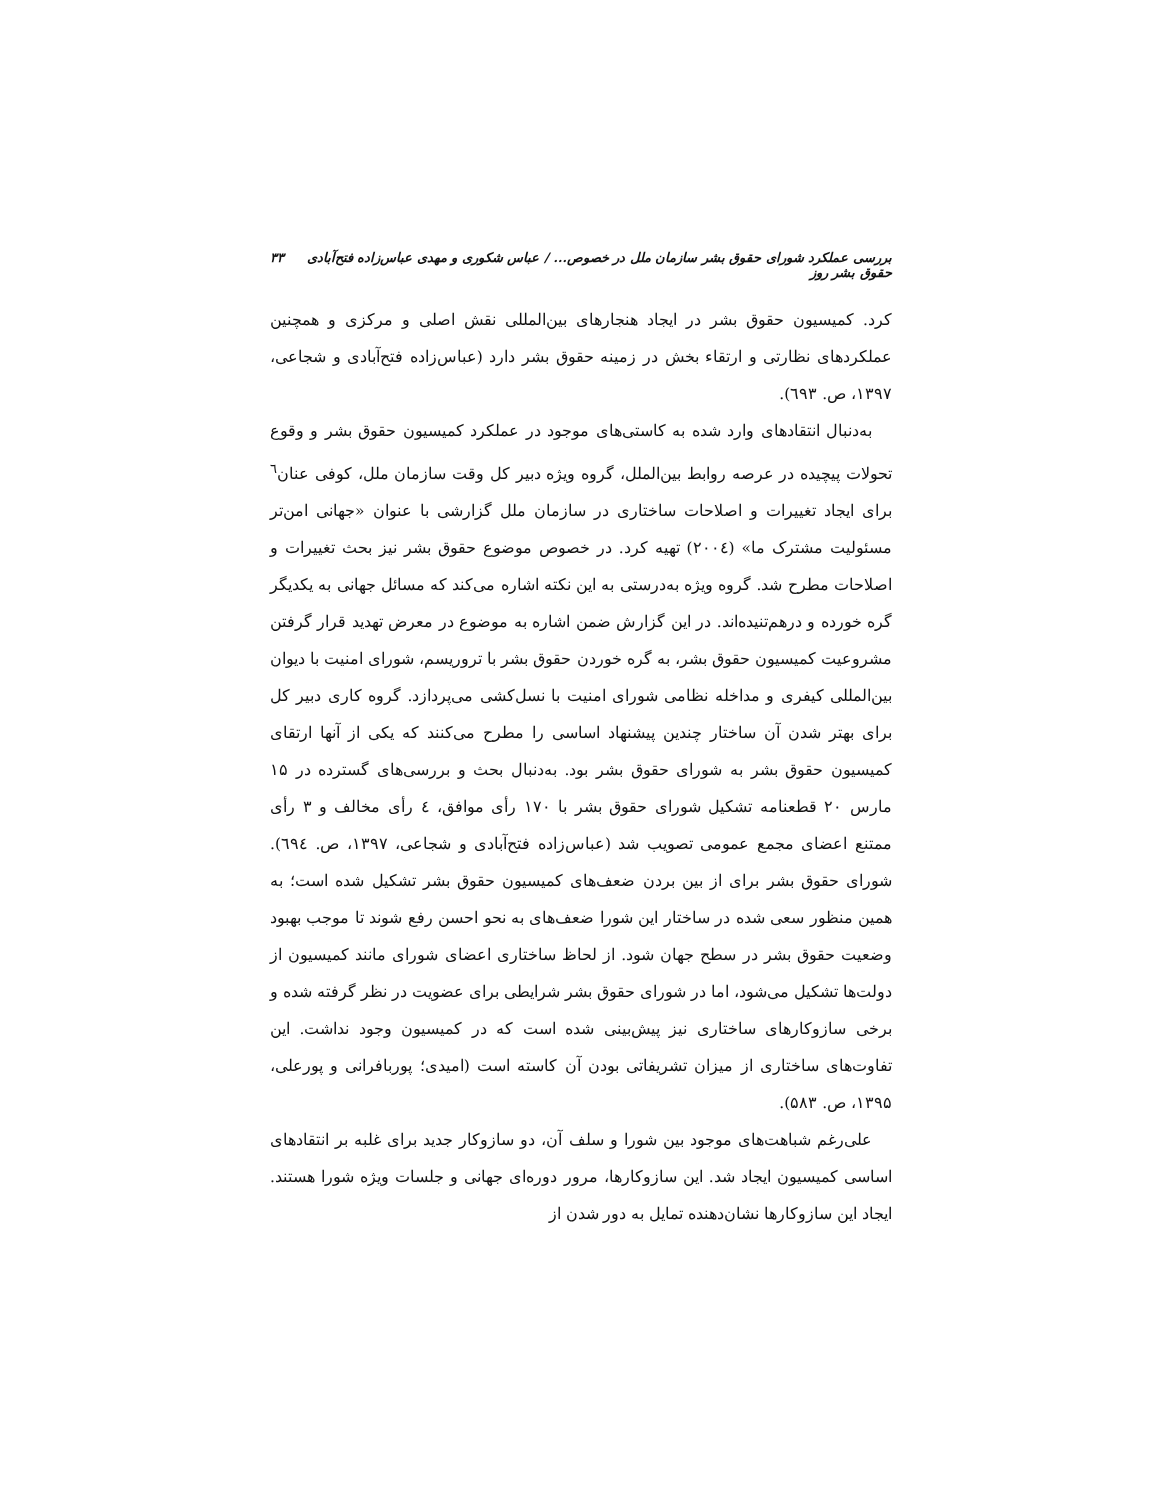بررسی عملکرد شورای حقوق بشر سازمان ملل در خصوص... / عباس شکوری و مهدی عباس‌زاده فتح‌آبادی حقوق بشر روز ۳۳
کرد. کمیسیون حقوق بشر در ایجاد هنجارهای بین‌المللی نقش اصلی و مرکزی و همچنین عملکردهای نظارتی و ارتقاء بخش در زمینه حقوق بشر دارد (عباس‌زاده فتح‌آبادی و شجاعی، ۱۳۹۷، ص. ٦۹۳).
به‌دنبال انتقادهای وارد شده به کاستی‌های موجود در عملکرد کمیسیون حقوق بشر و وقوع تحولات پیچیده در عرصه روابط بین‌الملل، گروه ویژه دبیر کل وقت سازمان ملل، کوفی عنان<sup>٦</sup> برای ایجاد تغییرات و اصلاحات ساختاری در سازمان ملل گزارشی با عنوان «جهانی امن‌تر مسئولیت مشترک ما» (۲۰۰٤) تهیه کرد. در خصوص موضوع حقوق بشر نیز بحث تغییرات و اصلاحات مطرح شد. گروه ویژه به‌درستی به این نکته اشاره می‌کند که مسائل جهانی به یکدیگر گره خورده و درهم‌تنیده‌اند. در این گزارش ضمن اشاره به موضوع در معرض تهدید قرار گرفتن مشروعیت کمیسیون حقوق بشر، به گره خوردن حقوق بشر با تروریسم، شورای امنیت با دیوان بین‌المللی کیفری و مداخله نظامی شورای امنیت با نسل‌کشی می‌پردازد. گروه کاری دبیر کل برای بهتر شدن آن ساختار چندین پیشنهاد اساسی را مطرح می‌کنند که یکی از آنها ارتقای کمیسیون حقوق بشر به شورای حقوق بشر بود. به‌دنبال بحث و بررسی‌های گسترده در ۱۵ مارس ۲۰ قطعنامه تشکیل شورای حقوق بشر با ۱۷۰ رأی موافق، ٤ رأی مخالف و ۳ رأی ممتنع اعضای مجمع عمومی تصویب شد (عباس‌زاده فتح‌آبادی و شجاعی، ۱۳۹۷، ص. ٦۹٤). شورای حقوق بشر برای از بین بردن ضعف‌های کمیسیون حقوق بشر تشکیل شده است؛ به همین منظور سعی شده در ساختار این شورا ضعف‌های به نحو احسن رفع شوند تا موجب بهبود وضعیت حقوق بشر در سطح جهان شود. از لحاظ ساختاری اعضای شورای مانند کمیسیون از دولت‌ها تشکیل می‌شود، اما در شورای حقوق بشر شرایطی برای عضویت در نظر گرفته شده و برخی سازوکارهای ساختاری نیز پیش‌بینی شده است که در کمیسیون وجود نداشت. این تفاوت‌های ساختاری از میزان تشریفاتی بودن آن کاسته است (امیدی؛ پوربافرانی و پورعلی، ۱۳۹۵، ص. ۵۸۳).
علی‌رغم شباهت‌های موجود بین شورا و سلف آن، دو سازوکار جدید برای غلبه بر انتقادهای اساسی کمیسیون ایجاد شد. این سازوکارها، مرور دوره‌ای جهانی و جلسات ویژه شورا هستند. ایجاد این سازوکارها نشان‌دهنده تمایل به دور شدن از